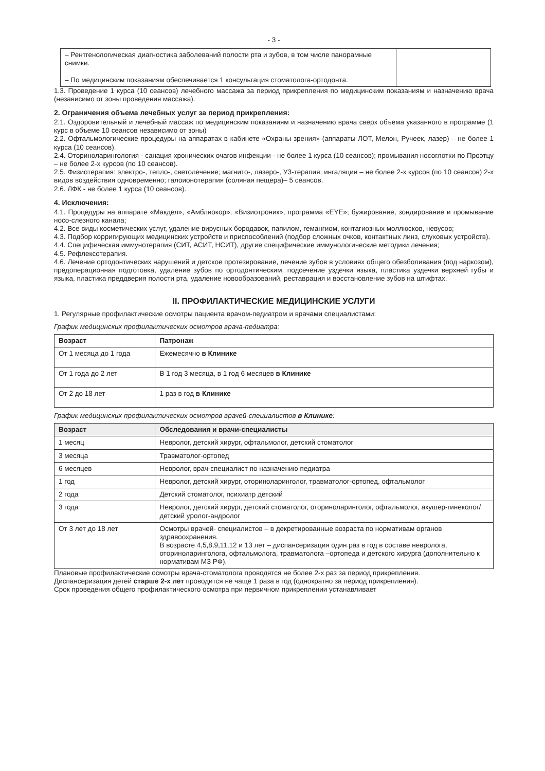- 3 -
| – Рентгенологическая диагностика заболеваний полости рта и зубов, в том числе панорамные снимки. – По медицинским показаниям обеспечивается 1 консультация стоматолога-ортодонта. | |
1.3. Проведение 1 курса (10 сеансов) лечебного массажа за период прикрепления по медицинским показаниям и назначению врача (независимо от зоны проведения массажа).
2. Ограничения объема лечебных услуг за период прикрепления:
2.1. Оздоровительный и лечебный массаж по медицинским показаниям и назначению врача сверх объема указанного в программе (1 курс в объеме 10 сеансов независимо от зоны)
2.2. Офтальмологические процедуры на аппаратах в кабинете «Охраны зрения» (аппараты ЛОТ, Мелон, Ручеек, лазер) – не более 1 курса (10 сеансов).
2.4. Оториноларингология - санация хронических очагов инфекции - не более 1 курса (10 сеансов); промывания носоглотки по Проэтцу – не более 2-х курсов (по 10 сеансов).
2.5. Физиотерапия: электро-, тепло-, светолечение; магнито-, лазеро-, УЗ-терапия; ингаляции – не более 2-х курсов (по 10 сеансов) 2-х видов воздействия одновременно; галоионотерапия (соляная пещера)– 5 сеансов.
2.6. ЛФК - не более 1 курса (10 сеансов).
4. Исключения:
4.1. Процедуры на аппарате «Макдел», «Амблиокор», «Визиотроник», программа «EYE»; бужирование, зондирование и промывание носо-слезного канала;
4.2. Все виды косметических услуг, удаление вирусных бородавок, папилом, гемангиом, контагиозных моллюсков, невусов;
4.3. Подбор корригирующих медицинских устройств и приспособлений (подбор сложных очков, контактных линз, слуховых устройств).
4.4. Специфическая иммунотерапия (СИТ, АСИТ, НСИТ), другие специфические иммунологические методики лечения;
4.5. Рефлексотерапия.
4.6. Лечение ортодонтических нарушений и детское протезирование, лечение зубов в условиях общего обезболивания (под наркозом), предоперационная подготовка, удаление зубов по ортодонтическим, подсечение уздечки языка, пластика уздечки верхней губы и языка, пластика преддверия полости рта, удаление новообразований, реставрация и восстановление зубов на штифтах.
II. ПРОФИЛАКТИЧЕСКИЕ МЕДИЦИНСКИЕ УСЛУГИ
1. Регулярные профилактические осмотры пациента врачом-педиатром и врачами специалистами:
График медицинских профилактических осмотров врача-педиатра:
| Возраст | Патронаж |
| --- | --- |
| От 1 месяца до 1 года | Ежемесячно в Клинике |
| От 1 года до 2 лет | В 1 год 3 месяца, в 1 год 6 месяцев в Клинике |
| От 2 до 18 лет | 1 раз в год в Клинике |
График медицинских профилактических осмотров врачей-специалистов в Клинике:
| Возраст | Обследования и врачи-специалисты |
| --- | --- |
| 1 месяц | Невролог, детский хирург, офтальмолог, детский стоматолог |
| 3 месяца | Травматолог-ортопед |
| 6 месяцев | Невролог, врач-специалист по назначению педиатра |
| 1 год | Невролог, детский хирург, оториноларинголог, травматолог-ортопед, офтальмолог |
| 2 года | Детский стоматолог, психиатр детский |
| 3 года | Невролог, детский хирург, детский стоматолог, оториноларинголог, офтальмолог, акушер-гинеколог/детский уролог-андролог |
| От 3 лет до 18 лет | Осмотры врачей- специалистов – в декретированные возраста по нормативам органов здравоохранения. В возрасте 4,5,8,9,11,12 и 13 лет – диспансеризация один раз в год в составе невролога, оториноларинголога, офтальмолога, травматолога –ортопеда и детского хирурга (дополнительно к нормативам МЗ РФ). |
Плановые профилактические осмотры врача-стоматолога проводятся не более 2-х раз за период прикрепления.
Диспансеризация детей старше 2-х лет проводится не чаще 1 раза в год (однократно за период прикрепления).
Срок проведения общего профилактического осмотра при первичном прикреплении устанавливает